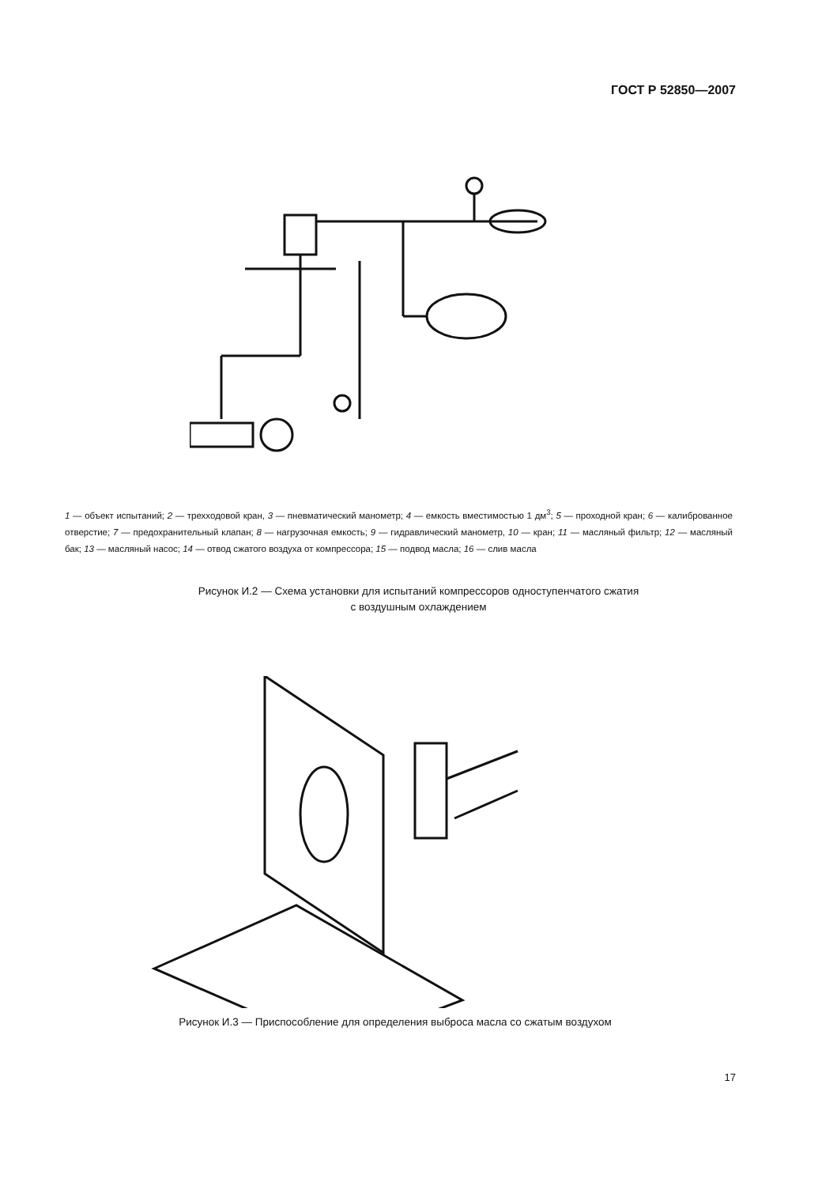ГОСТ Р 52850—2007
1 — объект испытаний; 2 — трехходовой кран, 3 — пневматический манометр; 4 — емкость вместимостью 1 дм<sup>3</sup>; 5 — проходной кран; 6 — калиброванное отверстие; 7 — предохранительный клапан; 8 — нагрузочная емкость; 9 — гидравлический манометр, 10 — кран; 11 — масляный фильтр; 12 — масляный бак; 13 — масляный насос; 14 — отвод сжатого воздуха от компрессора; 15 — подвод масла; 16 — слив масла
Рисунок И.2 — Схема установки для испытаний компрессоров одноступенчатого сжатия
с воздушным охлаждением
Рисунок И.3 — Приспособление для определения выброса масла со сжатым воздухом
17